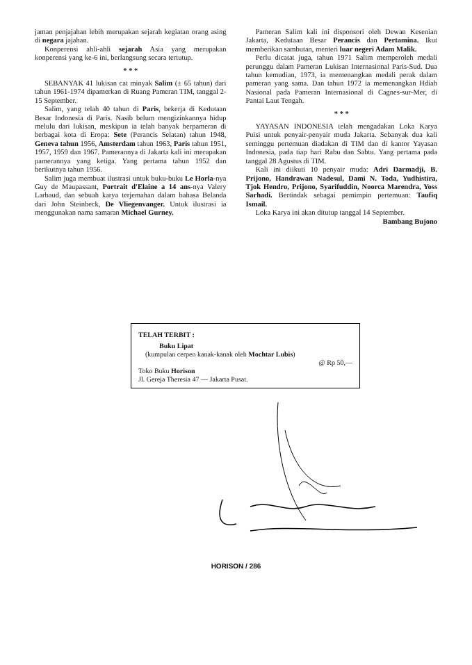jaman penjajahan lebih merupakan sejarah kegiatan orang asing di negara jajahan.
Konperensi ahli-ahli sejarah Asia yang merupakan konperensi yang ke-6 ini, berlangsung secara tertutup.
* * *
SEBANYAK 41 lukisan cat minyak Salim (± 65 tahun) dari tahun 1961-1974 dipamerkan di Ruang Pameran TIM, tanggal 2-15 September.
Salim, yang telah 40 tahun di Paris, bekerja di Kedutaan Besar Indonesia di Paris. Nasib belum mengizinkannya hidup melulu dari lukisan, meskipun ia telah banyak berpameran di berbagai kota di Eropa: Sete (Perancis Selatan) tahun 1948, Geneva tahun 1956, Amsterdam tahun 1963, Paris tahun 1951, 1957, 1959 dan 1967. Pamerannya di Jakarta kali ini merupakan pamerannya yang ketiga. Yang pertama tahun 1952 dan berikutnya tahun 1956.
Salim juga membuat ilustrasi untuk buku-buku Le Horla-nya Guy de Maupassant, Portrait d'Elaine a 14 ans-nya Valery Larbaud, dan sebuah karya terjemahan dalam bahasa Belanda dari John Steinbeck, De Vliegenvanger. Untuk ilustrasi ia menggunakan nama samaran Michael Gurney.
Pameran Salim kali ini disponsori oleh Dewan Kesenian Jakarta, Kedutaan Besar Perancis dan Pertamina. Ikut memberikan sambutan, menteri luar negeri Adam Malik.
Perlu dicatat juga, tahun 1971 Salim memperoleh medali perunggu dalam Pameran Lukisan Internasional Paris-Sud. Dua tahun kemudian, 1973, ia memenangkan medali perak dalam pameran yang sama. Dan tahun 1972 ia memenangkan Hdiah Nasional pada Pameran Internasional di Cagnes-sur-Mer, di Pantai Laut Tengah.
* * *
YAYASAN INDONESIA telah mengadakan Loka Karya Puisi untuk penyair-penyair muda Jakarta. Sebanyak dua kali seminggu pertemuan diadakan di TIM dan di kantor Yayasan Indonesia, pada tiap hari Rabu dan Sabtu. Yang pertama pada tanggal 28 Agustus di TIM.
Kali ini diikuti 10 penyair muda: Adri Darmadji, B. Prijono, Handrawan Nadesul, Dami N. Toda, Yudhistira, Tjok Hendro, Prijono, Syarifuddin, Noorca Marendra, Yoss Sarhadi. Bertindak sebagai pemimpin pertemuan: Taufiq Ismail.
Loka Karya ini akan ditutup tanggal 14 September.
Bambang Bujono
TELAH TERBIT :
Buku Lipat
(kumpulan cerpen kanak-kanak oleh Mochtar Lubis)
@ Rp 50,—
Toko Buku Horison
Jl. Gereja Theresia 47 — Jakarta Pusat.
- M. Sagiti Simabura - Jln. Padang Pasir I/14 Padang
HORISON / 286